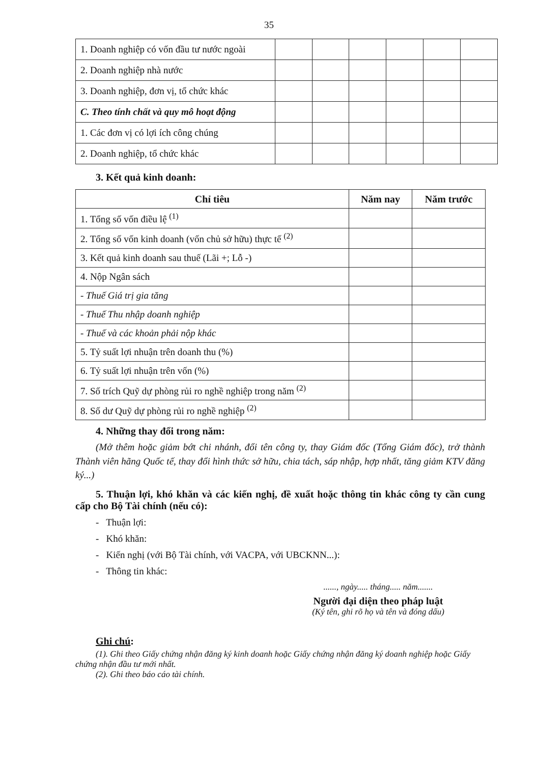35
| 1. Doanh nghiệp có vốn đầu tư nước ngoài | | | | | | |
| 2. Doanh nghiệp nhà nước | | | | | | |
| 3. Doanh nghiệp, đơn vị, tổ chức khác | | | | | | |
| C. Theo tính chất và quy mô hoạt động | | | | | | |
| 1. Các đơn vị có lợi ích công chúng | | | | | | |
| 2. Doanh nghiệp, tổ chức khác | | | | | | |
3. Kết quả kinh doanh:
| Chỉ tiêu | Năm nay | Năm trước |
| --- | --- | --- |
| 1. Tổng số vốn điều lệ <sup>(1)</sup> | | |
| 2. Tổng số vốn kinh doanh (vốn chủ sở hữu) thực tế <sup>(2)</sup> | | |
| 3. Kết quả kinh doanh sau thuế (Lãi +; Lỗ -) | | |
| 4. Nộp Ngân sách | | |
| - Thuế Giá trị gia tăng | | |
| - Thuế Thu nhập doanh nghiệp | | |
| - Thuế và các khoản phải nộp khác | | |
| 5. Tỷ suất lợi nhuận trên doanh thu (%) | | |
| 6. Tỷ suất lợi nhuận trên vốn (%) | | |
| 7. Số trích Quỹ dự phòng rủi ro nghề nghiệp trong năm <sup>(2)</sup> | | |
| 8. Số dư Quỹ dự phòng rủi ro nghề nghiệp <sup>(2)</sup> | | |
4. Những thay đổi trong năm:
(Mở thêm hoặc giảm bớt chi nhánh, đổi tên công ty, thay Giám đốc (Tổng Giám đốc), trở thành Thành viên hãng Quốc tế, thay đổi hình thức sở hữu, chia tách, sáp nhập, hợp nhất, tăng giảm KTV đăng ký...)
5. Thuận lợi, khó khăn và các kiến nghị, đề xuất hoặc thông tin khác công ty cần cung cấp cho Bộ Tài chính (nếu có):
- Thuận lợi:
- Khó khăn:
- Kiến nghị (với Bộ Tài chính, với VACPA, với UBCKNN...):
- Thông tin khác:
......, ngày..... tháng..... năm.......
Người đại diện theo pháp luật
(Ký tên, ghi rõ họ và tên và đóng dấu)
Ghi chú:
(1). Ghi theo Giấy chứng nhận đăng ký kinh doanh hoặc Giấy chứng nhận đăng ký doanh nghiệp hoặc Giấy chứng nhận đầu tư mới nhất.
(2). Ghi theo báo cáo tài chính.